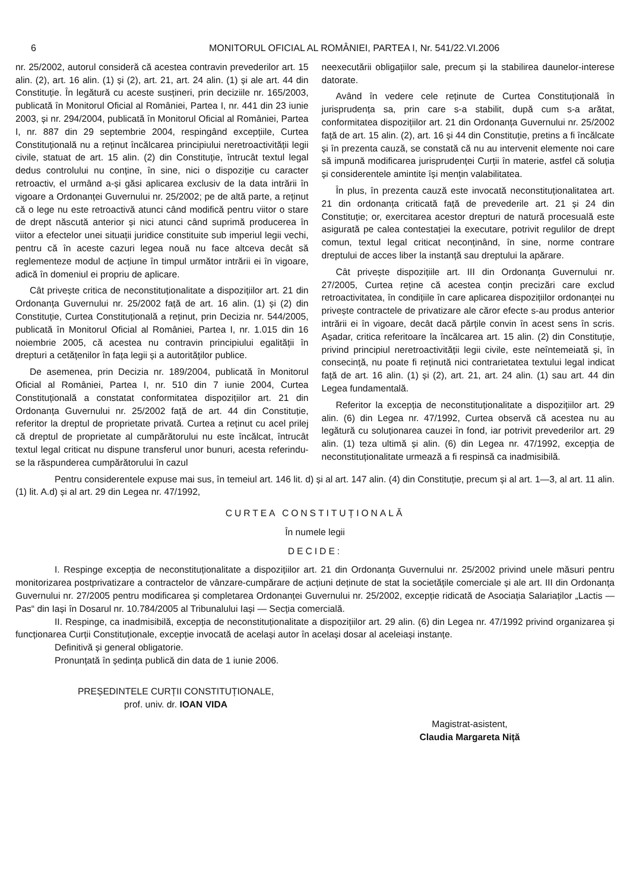6 MONITORUL OFICIAL AL ROMÂNIEI, PARTEA I, Nr. 541/22.VI.2006
nr. 25/2002, autorul consideră că acestea contravin prevederilor art. 15 alin. (2), art. 16 alin. (1) și (2), art. 21, art. 24 alin. (1) și ale art. 44 din Constituție. În legătură cu aceste susțineri, prin deciziile nr. 165/2003, publicată în Monitorul Oficial al României, Partea I, nr. 441 din 23 iunie 2003, și nr. 294/2004, publicată în Monitorul Oficial al României, Partea I, nr. 887 din 29 septembrie 2004, respingând excepțiile, Curtea Constituțională nu a reținut încălcarea principiului neretroactivității legii civile, statuat de art. 15 alin. (2) din Constituție, întrucât textul legal dedus controlului nu conține, în sine, nici o dispoziție cu caracter retroactiv, el urmând a-și găsi aplicarea exclusiv de la data intrării în vigoare a Ordonanței Guvernului nr. 25/2002; pe de altă parte, a reținut că o lege nu este retroactivă atunci când modifică pentru viitor o stare de drept născută anterior și nici atunci când suprimă producerea în viitor a efectelor unei situații juridice constituite sub imperiul legii vechi, pentru că în aceste cazuri legea nouă nu face altceva decât să reglementeze modul de acțiune în timpul următor intrării ei în vigoare, adică în domeniul ei propriu de aplicare.
Cât privește critica de neconstituționalitate a dispozițiilor art. 21 din Ordonanța Guvernului nr. 25/2002 față de art. 16 alin. (1) și (2) din Constituție, Curtea Constituțională a reținut, prin Decizia nr. 544/2005, publicată în Monitorul Oficial al României, Partea I, nr. 1.015 din 16 noiembrie 2005, că acestea nu contravin principiului egalității în drepturi a cetățenilor în fața legii și a autorităților publice.
De asemenea, prin Decizia nr. 189/2004, publicată în Monitorul Oficial al României, Partea I, nr. 510 din 7 iunie 2004, Curtea Constituțională a constatat conformitatea dispozițiilor art. 21 din Ordonanța Guvernului nr. 25/2002 față de art. 44 din Constituție, referitor la dreptul de proprietate privată. Curtea a reținut cu acel prilej că dreptul de proprietate al cumpărătorului nu este încălcat, întrucât textul legal criticat nu dispune transferul unor bunuri, acesta referindu-se la răspunderea cumpărătorului în cazul
neexecutării obligațiilor sale, precum și la stabilirea daunelor-interese datorate.
Având în vedere cele reținute de Curtea Constituțională în jurisprudența sa, prin care s-a stabilit, după cum s-a arătat, conformitatea dispozițiilor art. 21 din Ordonanța Guvernului nr. 25/2002 față de art. 15 alin. (2), art. 16 și 44 din Constituție, pretins a fi încălcate și în prezenta cauză, se constată că nu au intervenit elemente noi care să impună modificarea jurisprudenței Curții în materie, astfel că soluția și considerentele amintite își mențin valabilitatea.
În plus, în prezenta cauză este invocată neconstituționalitatea art. 21 din ordonanța criticată față de prevederile art. 21 și 24 din Constituție; or, exercitarea acestor drepturi de natură procesuală este asigurată pe calea contestației la executare, potrivit regulilor de drept comun, textul legal criticat neconținând, în sine, norme contrare dreptului de acces liber la instanță sau dreptului la apărare.
Cât privește dispozițiile art. III din Ordonanța Guvernului nr. 27/2005, Curtea reține că acestea conțin precizări care exclud retroactivitatea, în condițiile în care aplicarea dispozițiilor ordonanței nu privește contractele de privatizare ale căror efecte s-au produs anterior intrării ei în vigoare, decât dacă părțile convin în acest sens în scris. Așadar, critica referitoare la încălcarea art. 15 alin. (2) din Constituție, privind principiul neretroactivității legii civile, este neîntemeiată și, în consecință, nu poate fi reținută nici contrarietatea textului legal indicat față de art. 16 alin. (1) și (2), art. 21, art. 24 alin. (1) sau art. 44 din Legea fundamentală.
Referitor la excepția de neconstituționalitate a dispozițiilor art. 29 alin. (6) din Legea nr. 47/1992, Curtea observă că acestea nu au legătură cu soluționarea cauzei în fond, iar potrivit prevederilor art. 29 alin. (1) teza ultimă și alin. (6) din Legea nr. 47/1992, excepția de neconstituționalitate urmează a fi respinsă ca inadmisibilă.
Pentru considerentele expuse mai sus, în temeiul art. 146 lit. d) și al art. 147 alin. (4) din Constituție, precum și al art. 1—3, al art. 11 alin. (1) lit. A.d) și al art. 29 din Legea nr. 47/1992,
CURTEA CONSTITUȚIONALĂ
În numele legii
DECIDE:
I. Respinge excepția de neconstituționalitate a dispozițiilor art. 21 din Ordonanța Guvernului nr. 25/2002 privind unele măsuri pentru monitorizarea postprivatizare a contractelor de vânzare-cumpărare de acțiuni deținute de stat la societățile comerciale și ale art. III din Ordonanța Guvernului nr. 27/2005 pentru modificarea și completarea Ordonanței Guvernului nr. 25/2002, excepție ridicată de Asociația Salariaților „Lactis — Pas“ din Iași în Dosarul nr. 10.784/2005 al Tribunalului Iași — Secția comercială.
II. Respinge, ca inadmisibilă, excepția de neconstituționalitate a dispozițiilor art. 29 alin. (6) din Legea nr. 47/1992 privind organizarea și funcționarea Curții Constituționale, excepție invocată de același autor în același dosar al aceleiași instanțe.
Definitivă și general obligatorie.
Pronunțată în ședința publică din data de 1 iunie 2006.
PREȘEDINTELE CURȚII CONSTITUȚIONALE,
prof. univ. dr. IOAN VIDA
Magistrat-asistent,
Claudia Margareta Niță